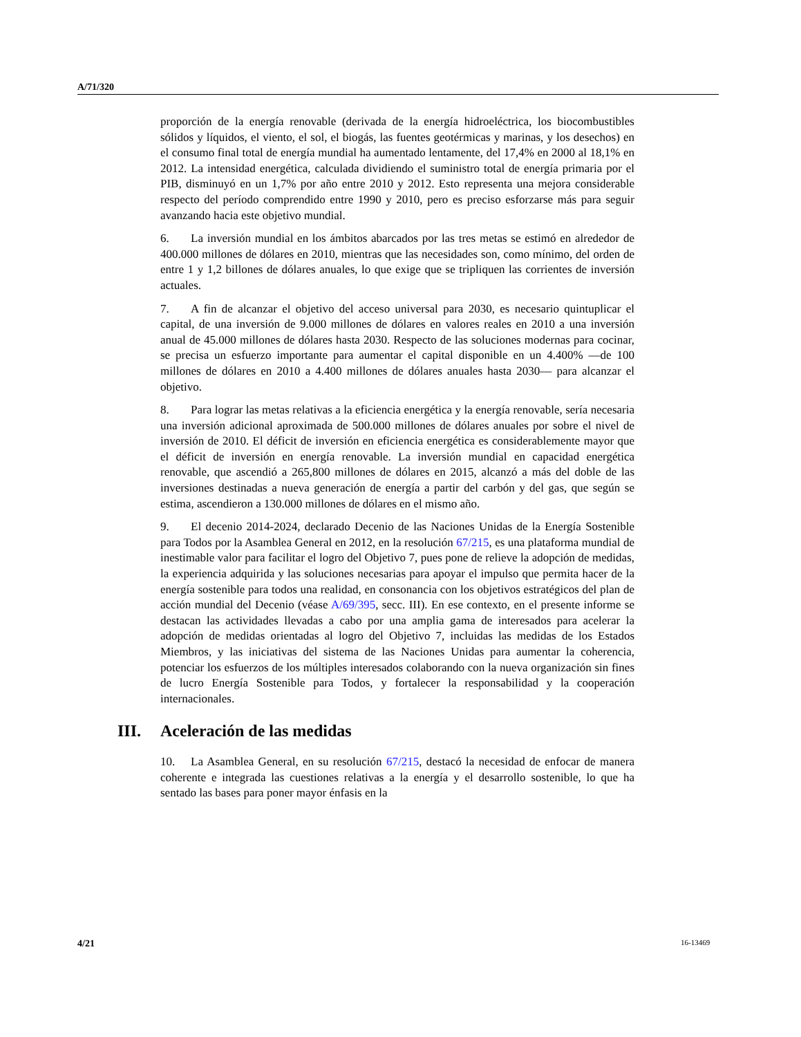A/71/320
proporción de la energía renovable (derivada de la energía hidroeléctrica, los biocombustibles sólidos y líquidos, el viento, el sol, el biogás, las fuentes geotérmicas y marinas, y los desechos) en el consumo final total de energía mundial ha aumentado lentamente, del 17,4% en 2000 al 18,1% en 2012. La intensidad energética, calculada dividiendo el suministro total de energía primaria por el PIB, disminuyó en un 1,7% por año entre 2010 y 2012. Esto representa una mejora considerable respecto del período comprendido entre 1990 y 2010, pero es preciso esforzarse más para seguir avanzando hacia este objetivo mundial.
6. La inversión mundial en los ámbitos abarcados por las tres metas se estimó en alrededor de 400.000 millones de dólares en 2010, mientras que las necesidades son, como mínimo, del orden de entre 1 y 1,2 billones de dólares anuales, lo que exige que se tripliquen las corrientes de inversión actuales.
7. A fin de alcanzar el objetivo del acceso universal para 2030, es necesario quintuplicar el capital, de una inversión de 9.000 millones de dólares en valores reales en 2010 a una inversión anual de 45.000 millones de dólares hasta 2030. Respecto de las soluciones modernas para cocinar, se precisa un esfuerzo importante para aumentar el capital disponible en un 4.400% —de 100 millones de dólares en 2010 a 4.400 millones de dólares anuales hasta 2030— para alcanzar el objetivo.
8. Para lograr las metas relativas a la eficiencia energética y la energía renovable, sería necesaria una inversión adicional aproximada de 500.000 millones de dólares anuales por sobre el nivel de inversión de 2010. El déficit de inversión en eficiencia energética es considerablemente mayor que el déficit de inversión en energía renovable. La inversión mundial en capacidad energética renovable, que ascendió a 265,800 millones de dólares en 2015, alcanzó a más del doble de las inversiones destinadas a nueva generación de energía a partir del carbón y del gas, que según se estima, ascendieron a 130.000 millones de dólares en el mismo año.
9. El decenio 2014-2024, declarado Decenio de las Naciones Unidas de la Energía Sostenible para Todos por la Asamblea General en 2012, en la resolución 67/215, es una plataforma mundial de inestimable valor para facilitar el logro del Objetivo 7, pues pone de relieve la adopción de medidas, la experiencia adquirida y las soluciones necesarias para apoyar el impulso que permita hacer de la energía sostenible para todos una realidad, en consonancia con los objetivos estratégicos del plan de acción mundial del Decenio (véase A/69/395, secc. III). En ese contexto, en el presente informe se destacan las actividades llevadas a cabo por una amplia gama de interesados para acelerar la adopción de medidas orientadas al logro del Objetivo 7, incluidas las medidas de los Estados Miembros, y las iniciativas del sistema de las Naciones Unidas para aumentar la coherencia, potenciar los esfuerzos de los múltiples interesados colaborando con la nueva organización sin fines de lucro Energía Sostenible para Todos, y fortalecer la responsabilidad y la cooperación internacionales.
III. Aceleración de las medidas
10. La Asamblea General, en su resolución 67/215, destacó la necesidad de enfocar de manera coherente e integrada las cuestiones relativas a la energía y el desarrollo sostenible, lo que ha sentado las bases para poner mayor énfasis en la
4/21 16-13469